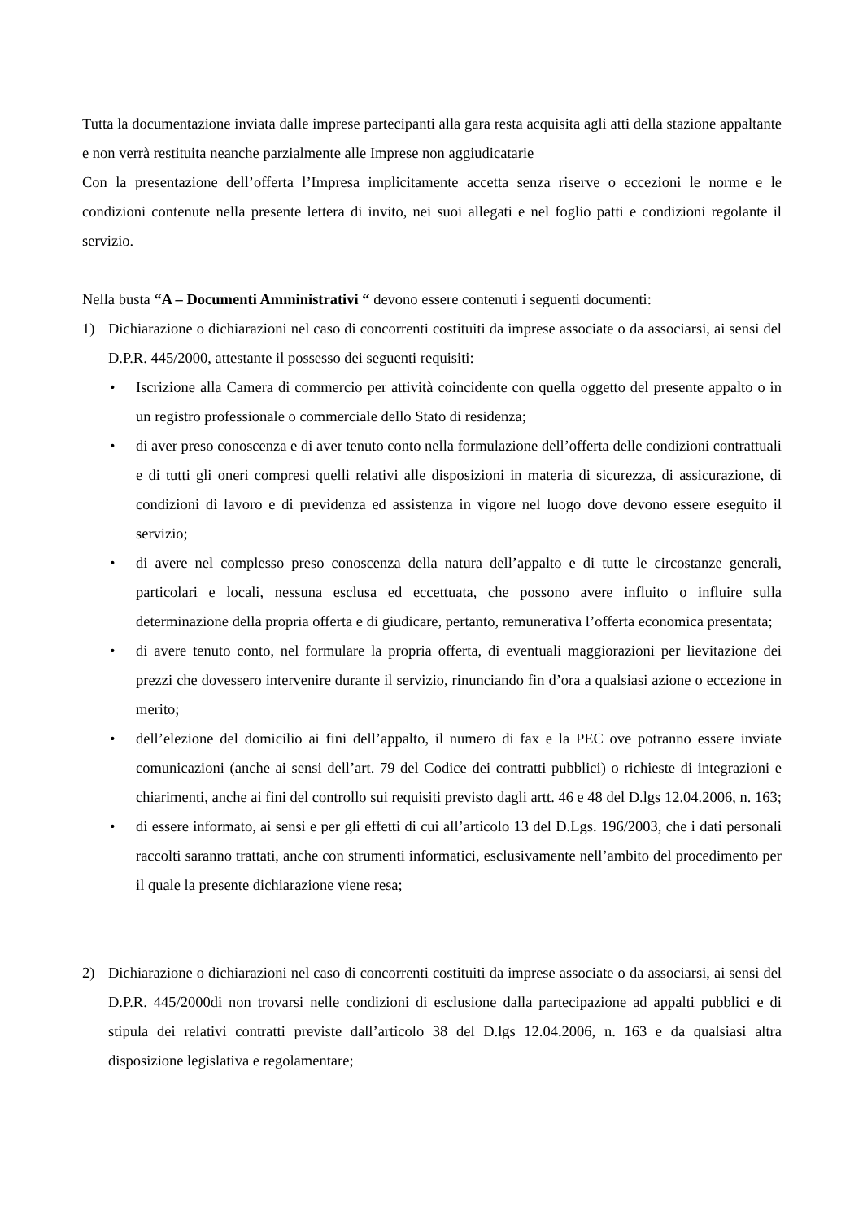Tutta la documentazione inviata dalle imprese partecipanti alla gara resta acquisita agli atti della stazione appaltante e non verrà restituita neanche parzialmente alle Imprese non aggiudicatarie
Con la presentazione dell’offerta l’Impresa implicitamente accetta senza riserve o eccezioni le norme e le condizioni contenute nella presente lettera di invito, nei suoi allegati e nel foglio patti e condizioni regolante il servizio.
Nella busta “A – Documenti Amministrativi “ devono essere contenuti i seguenti documenti:
1) Dichiarazione o dichiarazioni nel caso di concorrenti costituiti da imprese associate o da associarsi, ai sensi del D.P.R. 445/2000, attestante il possesso dei seguenti requisiti:
• Iscrizione alla Camera di commercio per attività coincidente con quella oggetto del presente appalto o in un registro professionale o commerciale dello Stato di residenza;
• di aver preso conoscenza e di aver tenuto conto nella formulazione dell’offerta delle condizioni contrattuali e di tutti gli oneri compresi quelli relativi alle disposizioni in materia di sicurezza, di assicurazione, di condizioni di lavoro e di previdenza ed assistenza in vigore nel luogo dove devono essere eseguito il servizio;
• di avere nel complesso preso conoscenza della natura dell’appalto e di tutte le circostanze generali, particolari e locali, nessuna esclusa ed eccettuata, che possono avere influito o influire sulla determinazione della propria offerta e di giudicare, pertanto, remunerativa l’offerta economica presentata;
• di avere tenuto conto, nel formulare la propria offerta, di eventuali maggiorazioni per lievitazione dei prezzi che dovessero intervenire durante il servizio, rinunciando fin d’ora a qualsiasi azione o eccezione in merito;
• dell’elezione del domicilio ai fini dell’appalto, il numero di fax e la PEC ove potranno essere inviate comunicazioni (anche ai sensi dell’art. 79 del Codice dei contratti pubblici) o richieste di integrazioni e chiarimenti, anche ai fini del controllo sui requisiti previsto dagli artt. 46 e 48 del D.lgs 12.04.2006, n. 163;
• di essere informato, ai sensi e per gli effetti di cui all’articolo 13 del D.Lgs. 196/2003, che i dati personali raccolti saranno trattati, anche con strumenti informatici, esclusivamente nell’ambito del procedimento per il quale la presente dichiarazione viene resa;
2) Dichiarazione o dichiarazioni nel caso di concorrenti costituiti da imprese associate o da associarsi, ai sensi del D.P.R. 445/2000di non trovarsi nelle condizioni di esclusione dalla partecipazione ad appalti pubblici e di stipula dei relativi contratti previste dall’articolo 38 del D.lgs 12.04.2006, n. 163 e da qualsiasi altra disposizione legislativa e regolamentare;